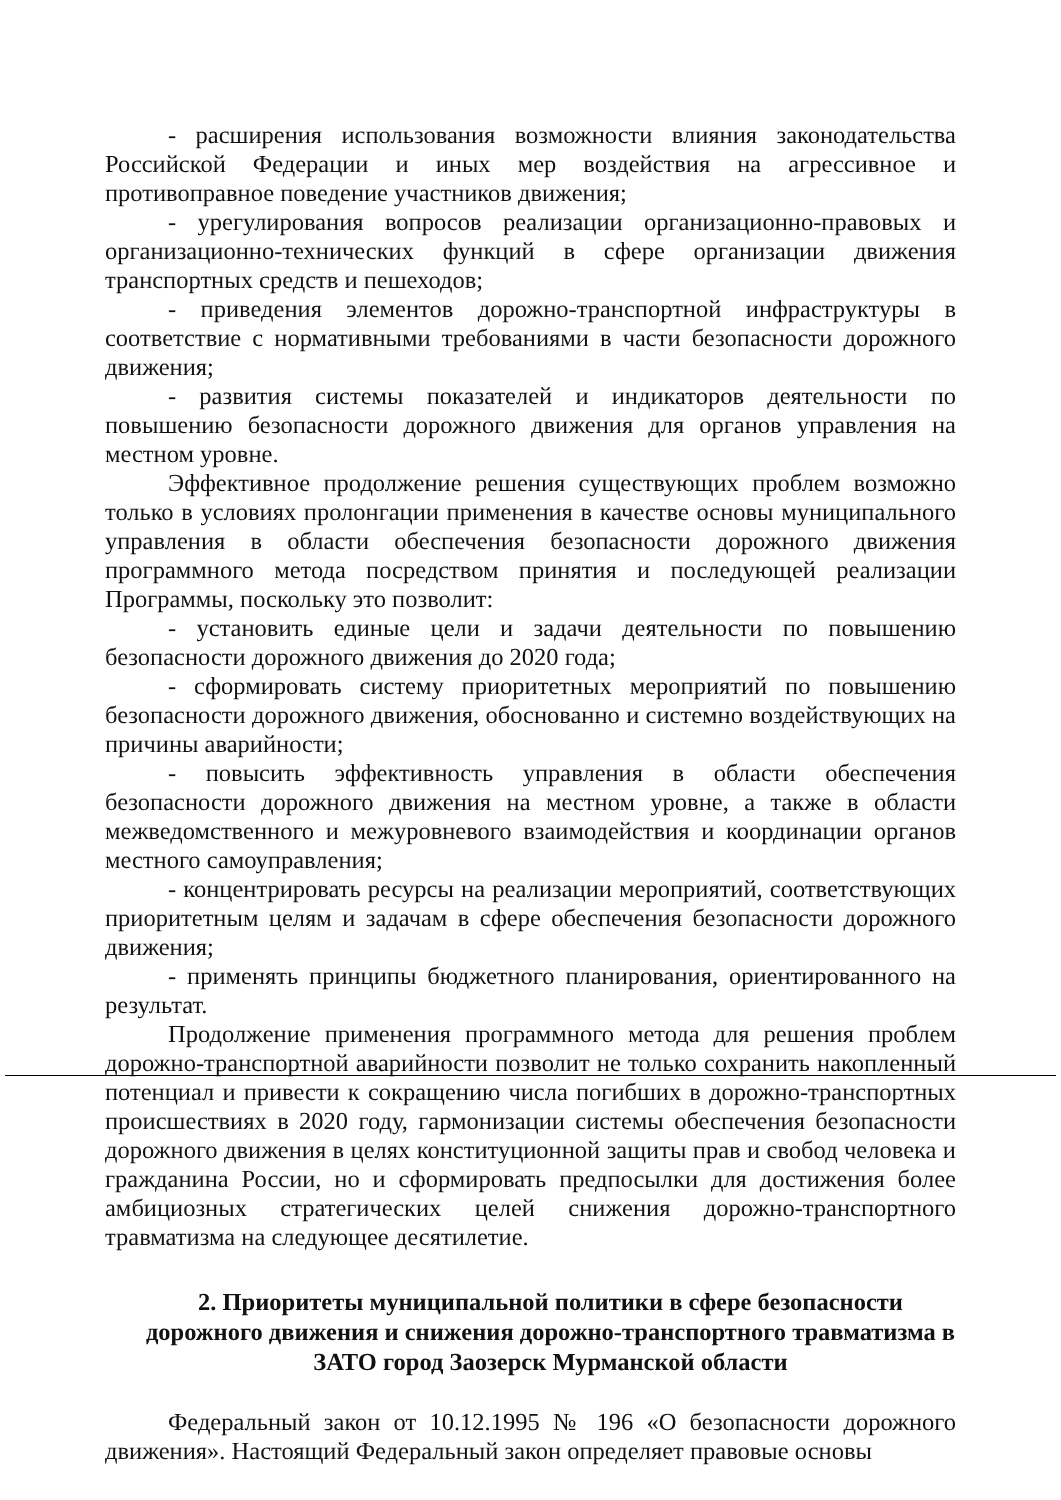- расширения использования возможности влияния законодательства Российской Федерации и иных мер воздействия на агрессивное и противоправное поведение участников движения;
- урегулирования вопросов реализации организационно-правовых и организационно-технических функций в сфере организации движения транспортных средств и пешеходов;
- приведения элементов дорожно-транспортной инфраструктуры в соответствие с нормативными требованиями в части безопасности дорожного движения;
- развития системы показателей и индикаторов деятельности по повышению безопасности дорожного движения для органов управления на местном уровне.
Эффективное продолжение решения существующих проблем возможно только в условиях пролонгации применения в качестве основы муниципального управления в области обеспечения безопасности дорожного движения программного метода посредством принятия и последующей реализации Программы, поскольку это позволит:
- установить единые цели и задачи деятельности по повышению безопасности дорожного движения до 2020 года;
- сформировать систему приоритетных мероприятий по повышению безопасности дорожного движения, обоснованно и системно воздействующих на причины аварийности;
- повысить эффективность управления в области обеспечения безопасности дорожного движения на местном уровне, а также в области межведомственного и межуровневого взаимодействия и координации органов местного самоуправления;
- концентрировать ресурсы на реализации мероприятий, соответствующих приоритетным целям и задачам в сфере обеспечения безопасности дорожного движения;
- применять принципы бюджетного планирования, ориентированного на результат.
Продолжение применения программного метода для решения проблем дорожно-транспортной аварийности позволит не только сохранить накопленный потенциал и привести к сокращению числа погибших в дорожно-транспортных происшествиях в 2020 году, гармонизации системы обеспечения безопасности дорожного движения в целях конституционной защиты прав и свобод человека и гражданина России, но и сформировать предпосылки для достижения более амбициозных стратегических целей снижения дорожно-транспортного травматизма на следующее десятилетие.
2. Приоритеты муниципальной политики в сфере безопасности дорожного движения и снижения дорожно-транспортного травматизма в ЗАТО город Заозерск Мурманской области
Федеральный закон от 10.12.1995 № 196 «О безопасности дорожного движения». Настоящий Федеральный закон определяет правовые основы